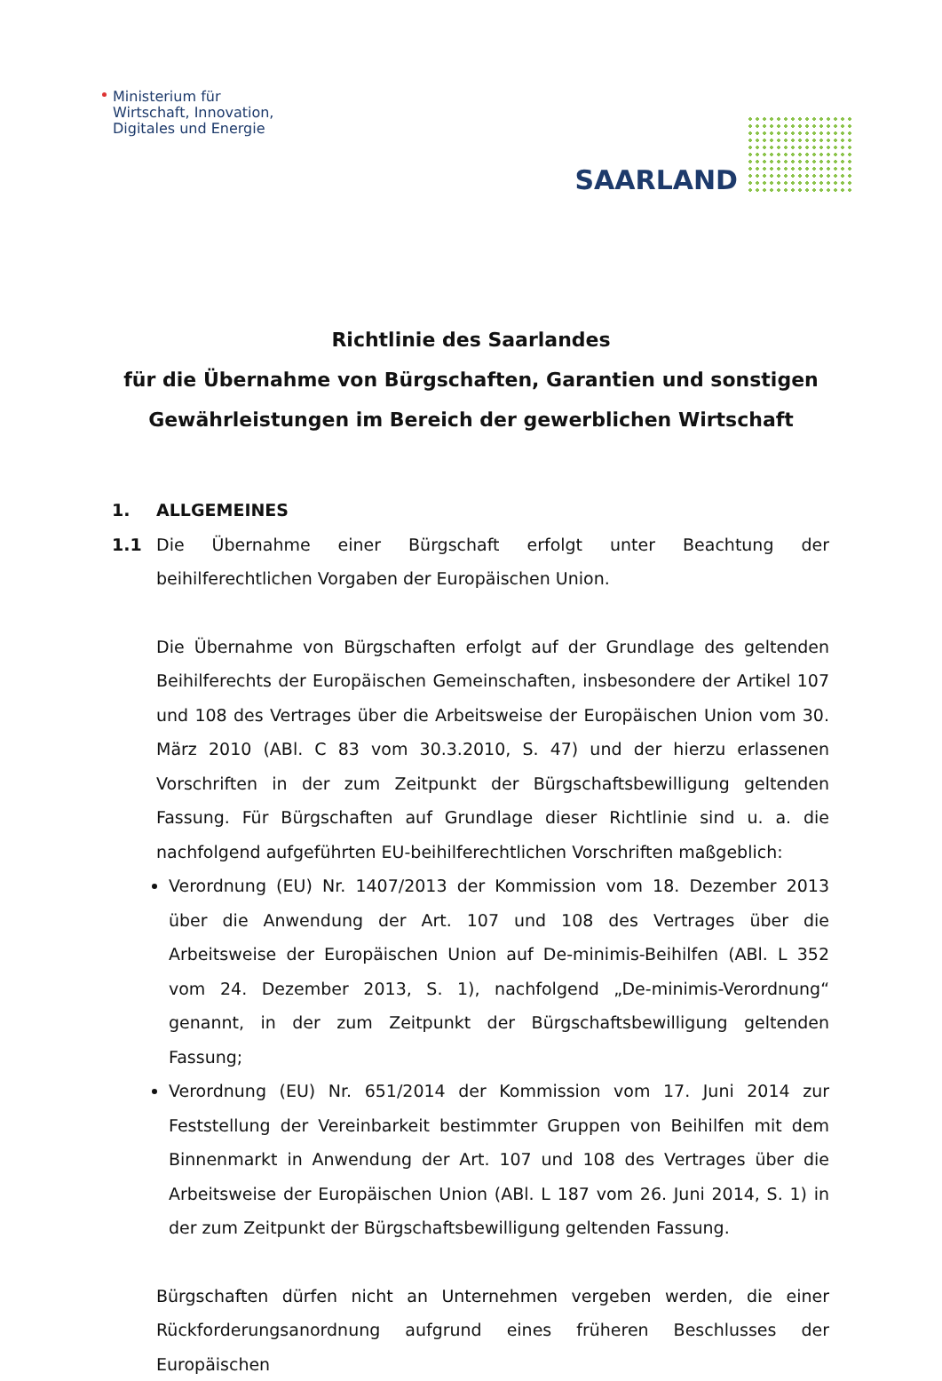Ministerium für
Wirtschaft, Innovation,
Digitales und Energie
SAARLAND
Richtlinie des Saarlandes
für die Übernahme von Bürgschaften, Garantien und sonstigen Gewährleistungen im Bereich der gewerblichen Wirtschaft
1. ALLGEMEINES
1.1 Die Übernahme einer Bürgschaft erfolgt unter Beachtung der beihilferechtlichen Vorgaben der Europäischen Union.
Die Übernahme von Bürgschaften erfolgt auf der Grundlage des geltenden Beihilferechts der Europäischen Gemeinschaften, insbesondere der Artikel 107 und 108 des Vertrages über die Arbeitsweise der Europäischen Union vom 30. März 2010 (ABl. C 83 vom 30.3.2010, S. 47) und der hierzu erlassenen Vorschriften in der zum Zeitpunkt der Bürgschaftsbewilligung geltenden Fassung. Für Bürgschaften auf Grundlage dieser Richtlinie sind u. a. die nachfolgend aufgeführten EU-beihilferechtlichen Vorschriften maßgeblich:
Verordnung (EU) Nr. 1407/2013 der Kommission vom 18. Dezember 2013 über die Anwendung der Art. 107 und 108 des Vertrages über die Arbeitsweise der Europäischen Union auf De-minimis-Beihilfen (ABl. L 352 vom 24. Dezember 2013, S. 1), nachfolgend „De-minimis-Verordnung“ genannt, in der zum Zeitpunkt der Bürgschaftsbewilligung geltenden Fassung;
Verordnung (EU) Nr. 651/2014 der Kommission vom 17. Juni 2014 zur Feststellung der Vereinbarkeit bestimmter Gruppen von Beihilfen mit dem Binnenmarkt in Anwendung der Art. 107 und 108 des Vertrages über die Arbeitsweise der Europäischen Union (ABl. L 187 vom 26. Juni 2014, S. 1) in der zum Zeitpunkt der Bürgschaftsbewilligung geltenden Fassung.
Bürgschaften dürfen nicht an Unternehmen vergeben werden, die einer Rückforderungsanordnung aufgrund eines früheren Beschlusses der Europäischen